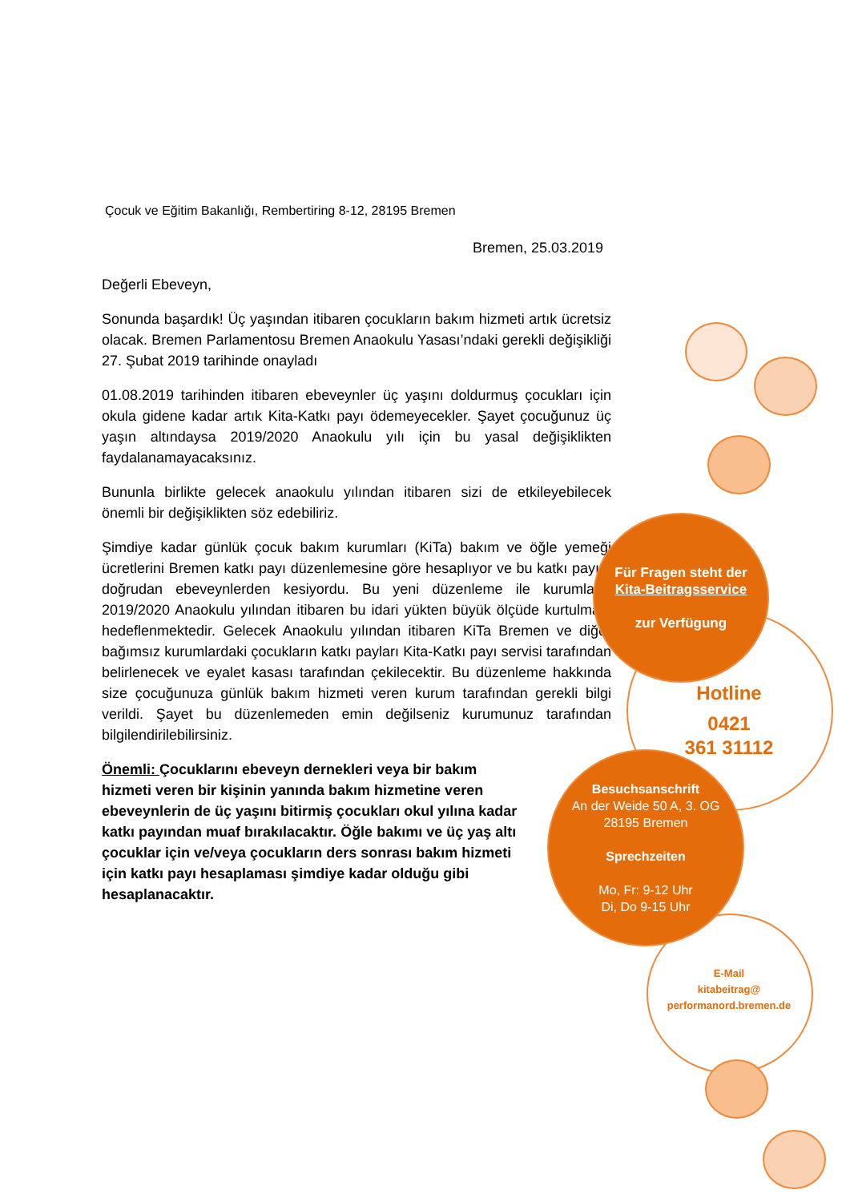Çocuk ve Eğitim Bakanlığı, Rembertiring 8-12, 28195 Bremen
Bremen, 25.03.2019
Değerli Ebeveyn,
Sonunda başardık! Üç yaşından itibaren çocukların bakım hizmeti artık ücretsiz olacak. Bremen Parlamentosu Bremen Anaokulu Yasası’ndaki gerekli değişikliği 27. Şubat 2019 tarihinde onayladı
01.08.2019 tarihinden itibaren ebeveynler üç yaşını doldurmuş çocukları için okula gidene kadar artık Kita-Katkı payı ödemeyecekler. Şayet çocuğunuz üç yaşın altındaysa 2019/2020 Anaokulu yılı için bu yasal değişiklikten faydalanamayacaksınız.
Bununla birlikte gelecek anaokulu yılından itibaren sizi de etkileyebilecek önemli bir değişiklikten söz edebiliriz.
Şimdiye kadar günlük çocuk bakım kurumları (KiTa) bakım ve öğle yemeği ücretlerini Bremen katkı payı düzenlemesine göre hesaplıyor ve bu katkı payını doğrudan ebeveynlerden kesiyordu. Bu yeni düzenleme ile kurumların 2019/2020 Anaokulu yılından itibaren bu idari yükten büyük ölçüde kurtulması hedeflenmektedir. Gelecek Anaokulu yılından itibaren KiTa Bremen ve diğer bağımsız kurumlardaki çocukların katkı payları Kita-Katkı payı servisi tarafından belirlenecek ve eyalet kasası tarafından çekilecektir. Bu düzenleme hakkında size çocuğunuza günlük bakım hizmeti veren kurum tarafından gerekli bilgi verildi. Şayet bu düzenlemeden emin değilseniz kurumunuz tarafından bilgilendirilebilirsiniz.
Önemli: Çocuklarını ebeveyn dernekleri veya bir bakım hizmeti veren bir kişinin yanında bakım hizmetine veren ebeveynlerin de üç yaşını bitirmiş çocukları okul yılına kadar katkı payından muaf bırakılacaktır. Öğle bakımı ve üç yaş altı çocuklar için ve/veya çocukların ders sonrası bakım hizmeti için katkı payı hesaplaması şimdiye kadar olduğu gibi hesaplanacaktır.
Für Fragen steht der
Kita-Beitragsservice
zur Verfügung
Hotline
0421
361 31112
Besuchsanschrift
An der Weide 50 A, 3. OG
28195 Bremen
Sprechzeiten
Mo, Fr: 9-12 Uhr
Di, Do 9-15 Uhr
E-Mail
kitabeitrag@
performanord.bremen.de